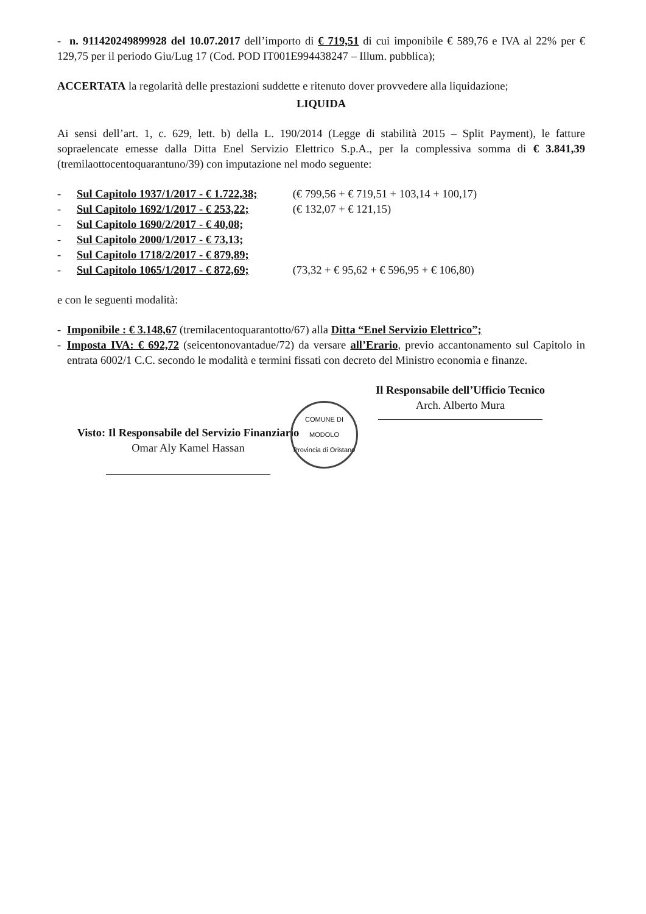- n. 911420249899928 del 10.07.2017 dell’importo di € 719,51 di cui imponibile € 589,76 e IVA al 22% per € 129,75 per il periodo Giu/Lug 17 (Cod. POD IT001E994438247 – Illum. pubblica);
ACCERTATA la regolarità delle prestazioni suddette e ritenuto dover provvedere alla liquidazione;
LIQUIDA
Ai sensi dell’art. 1, c. 629, lett. b) della L. 190/2014 (Legge di stabilità 2015 – Split Payment), le fatture sopraelencate emesse dalla Ditta Enel Servizio Elettrico S.p.A., per la complessiva somma di € 3.841,39 (tremilaottocentoquarantuno/39) con imputazione nel modo seguente:
- Sul Capitolo 1937/1/2017 - € 1.722,38; (€ 799,56 + € 719,51 + 103,14 + 100,17)
- Sul Capitolo 1692/1/2017 - € 253,22; (€ 132,07 + € 121,15)
- Sul Capitolo 1690/2/2017 - € 40,08;
- Sul Capitolo 2000/1/2017 - € 73,13;
- Sul Capitolo 1718/2/2017 - € 879,89;
- Sul Capitolo 1065/1/2017 - € 872,69; (73,32 + € 95,62 + € 596,95 + € 106,80)
e con le seguenti modalità:
- Imponibile : € 3.148,67 (tremilacentoquarantotto/67) alla Ditta “Enel Servizio Elettrico”;
- Imposta IVA: € 692,72 (seicentonovantadue/72) da versare all’Erario, previo accantonamento sul Capitolo in entrata 6002/1 C.C. secondo le modalità e termini fissati con decreto del Ministro economia e finanze.
Visto: Il Responsabile del Servizio Finanziario
Omar Aly Kamel Hassan
COMUNE DI MODOLO
Provincia di Oristano
Il Responsabile dell’Ufficio Tecnico
Arch. Alberto Mura